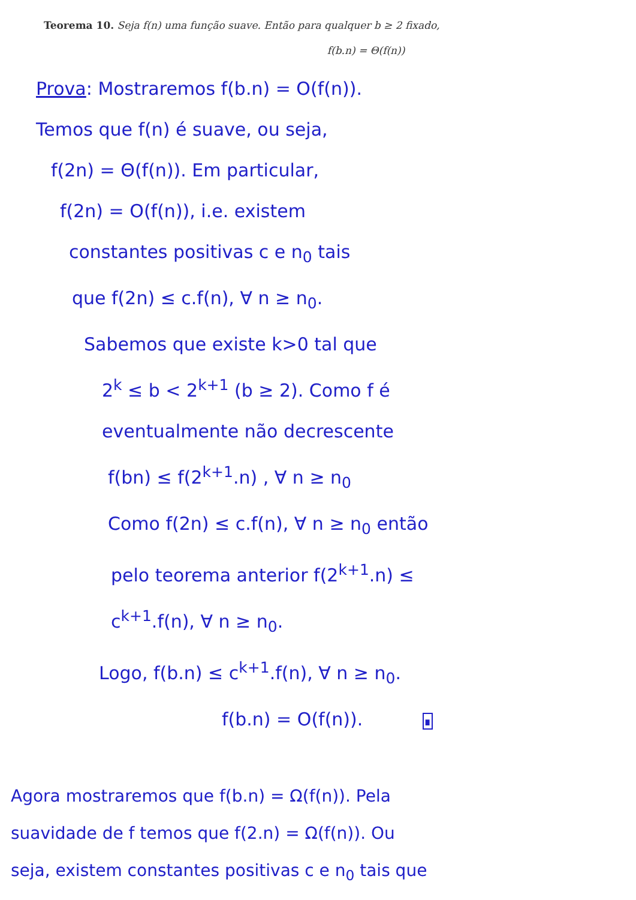Teorema 10. Seja f(n) uma função suave. Então para qualquer b ≥ 2 fixado,
f(b.n) = Θ(f(n))
Prova: Mostraremos f(b.n) = O(f(n)).
Temos que f(n) é suave, ou seja,
f(2n) = Θ(f(n)). Em particular,
f(2n) = O(f(n)), i.e. existem
constantes positivas c e n<sub>0</sub> tais
que f(2n) ≤ c.f(n), ∀ n ≥ n<sub>0</sub>.
Sabemos que existe k>0 tal que
2<sup>k</sup> ≤ b < 2<sup>k+1</sup> (b ≥ 2). Como f é
eventualmente não decrescente
f(bn) ≤ f(2<sup>k+1</sup>.n) , ∀ n ≥ n<sub>0</sub>
Como f(2n) ≤ c.f(n), ∀ n ≥ n<sub>0</sub> então
pelo teorema anterior f(2<sup>k+1</sup>.n) ≤
c<sup>k+1</sup>.f(n), ∀ n ≥ n<sub>0</sub>.
Logo, f(b.n) ≤ c<sup>k+1</sup>.f(n), ∀ n ≥ n<sub>0</sub>.
f(b.n) = O(f(n)). ∎
Agora mostraremos que f(b.n) = Ω(f(n)). Pela
suavidade de f temos que f(2.n) = Ω(f(n)). Ou
seja, existem constantes positivas c e n<sub>0</sub> tais que